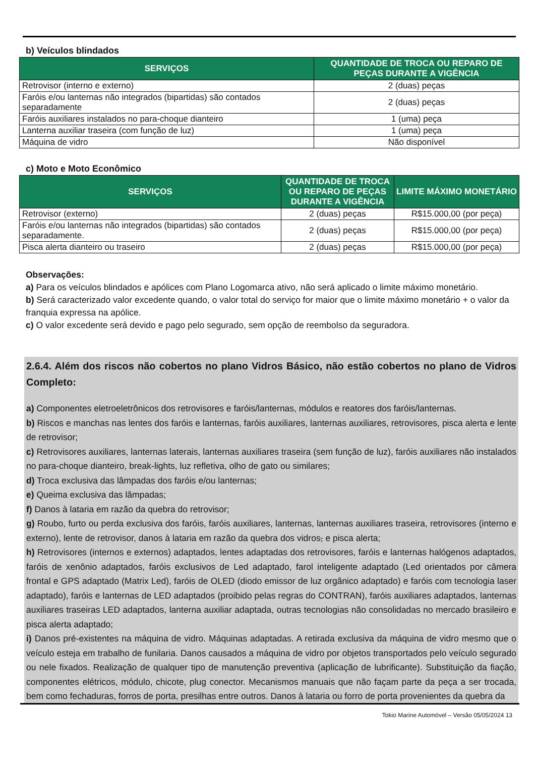b) Veículos blindados
| SERVIÇOS | QUANTIDADE DE TROCA OU REPARO DE PEÇAS DURANTE A VIGÊNCIA |
| --- | --- |
| Retrovisor (interno e externo) | 2 (duas) peças |
| Faróis e/ou lanternas não integrados (bipartidas) são contados separadamente | 2 (duas) peças |
| Faróis auxiliares instalados no para-choque dianteiro | 1 (uma) peça |
| Lanterna auxiliar traseira (com função de luz) | 1 (uma) peça |
| Máquina de vidro | Não disponível |
c) Moto e Moto Econômico
| SERVIÇOS | QUANTIDADE DE TROCA OU REPARO DE PEÇAS DURANTE A VIGÊNCIA | LIMITE MÁXIMO MONETÁRIO |
| --- | --- | --- |
| Retrovisor (externo) | 2 (duas) peças | R$15.000,00 (por peça) |
| Faróis e/ou lanternas não integrados (bipartidas) são contados separadamente. | 2 (duas) peças | R$15.000,00 (por peça) |
| Pisca alerta dianteiro ou traseiro | 2 (duas) peças | R$15.000,00 (por peça) |
Observações:
a) Para os veículos blindados e apólices com Plano Logomarca ativo, não será aplicado o limite máximo monetário.
b) Será caracterizado valor excedente quando, o valor total do serviço for maior que o limite máximo monetário + o valor da franquia expressa na apólice.
c) O valor excedente será devido e pago pelo segurado, sem opção de reembolso da seguradora.
2.6.4. Além dos riscos não cobertos no plano Vidros Básico, não estão cobertos no plano de Vidros Completo:
a) Componentes eletroeletrônicos dos retrovisores e faróis/lanternas, módulos e reatores dos faróis/lanternas.
b) Riscos e manchas nas lentes dos faróis e lanternas, faróis auxiliares, lanternas auxiliares, retrovisores, pisca alerta e lente de retrovisor;
c) Retrovisores auxiliares, lanternas laterais, lanternas auxiliares traseira (sem função de luz), faróis auxiliares não instalados no para-choque dianteiro, break-lights, luz refletiva, olho de gato ou similares;
d) Troca exclusiva das lâmpadas dos faróis e/ou lanternas;
e) Queima exclusiva das lâmpadas;
f) Danos à lataria em razão da quebra do retrovisor;
g) Roubo, furto ou perda exclusiva dos faróis, faróis auxiliares, lanternas, lanternas auxiliares traseira, retrovisores (interno e externo), lente de retrovisor, danos à lataria em razão da quebra dos vidros, e pisca alerta;
h) Retrovisores (internos e externos) adaptados, lentes adaptadas dos retrovisores, faróis e lanternas halógenos adaptados, faróis de xenônio adaptados, faróis exclusivos de Led adaptado, farol inteligente adaptado (Led orientados por câmera frontal e GPS adaptado (Matrix Led), faróis de OLED (diodo emissor de luz orgânico adaptado) e faróis com tecnologia laser adaptado), faróis e lanternas de LED adaptados (proibido pelas regras do CONTRAN), faróis auxiliares adaptados, lanternas auxiliares traseiras LED adaptados, lanterna auxiliar adaptada, outras tecnologias não consolidadas no mercado brasileiro e pisca alerta adaptado;
i) Danos pré-existentes na máquina de vidro. Máquinas adaptadas. A retirada exclusiva da máquina de vidro mesmo que o veículo esteja em trabalho de funilaria. Danos causados a máquina de vidro por objetos transportados pelo veículo segurado ou nele fixados. Realização de qualquer tipo de manutenção preventiva (aplicação de lubrificante). Substituição da fiação, componentes elétricos, módulo, chicote, plug conector. Mecanismos manuais que não façam parte da peça a ser trocada, bem como fechaduras, forros de porta, presilhas entre outros. Danos à lataria ou forro de porta provenientes da quebra da
Tokio Marine Automóvel – Versão 05/05/2024 13